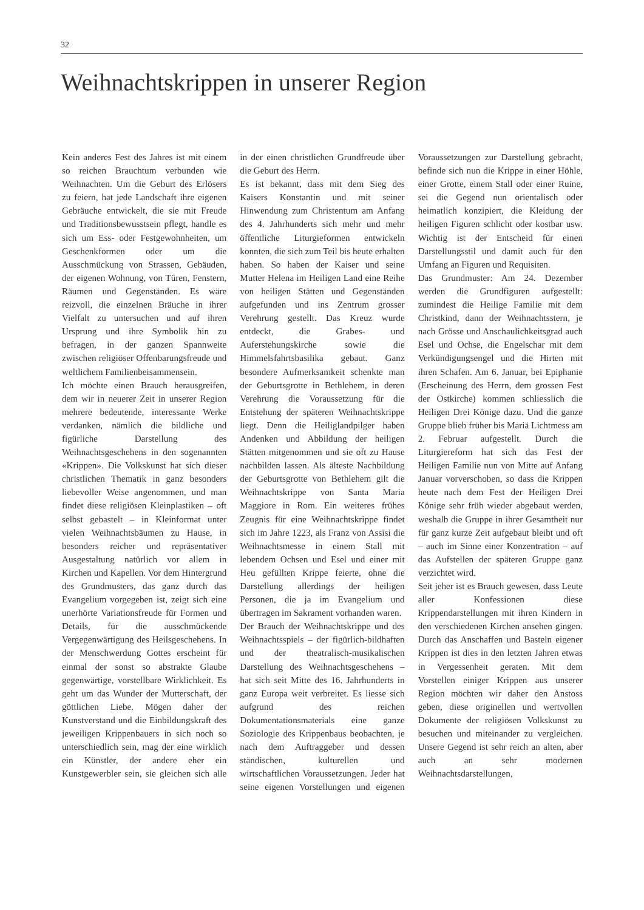32
Weihnachtskrippen in unserer Region
Kein anderes Fest des Jahres ist mit einem so reichen Brauchtum verbunden wie Weihnachten. Um die Geburt des Erlösers zu feiern, hat jede Landschaft ihre eigenen Gebräuche entwickelt, die sie mit Freude und Traditionsbewusstsein pflegt, handle es sich um Ess- oder Festgewohnheiten, um Geschenkformen oder um die Ausschmückung von Strassen, Gebäuden, der eigenen Wohnung, von Türen, Fenstern, Räumen und Gegenständen. Es wäre reizvoll, die einzelnen Bräuche in ihrer Vielfalt zu untersuchen und auf ihren Ursprung und ihre Symbolik hin zu befragen, in der ganzen Spannweite zwischen religiöser Offenbarungsfreude und weltlichem Familienbeisammensein.
Ich möchte einen Brauch herausgreifen, dem wir in neuerer Zeit in unserer Region mehrere bedeutende, interessante Werke verdanken, nämlich die bildliche und figürliche Darstellung des Weihnachtsgeschehens in den sogenannten «Krippen». Die Volkskunst hat sich dieser christlichen Thematik in ganz besonders liebevoller Weise angenommen, und man findet diese religiösen Kleinplastiken – oft selbst gebastelt – in Kleinformat unter vielen Weihnachtsbäumen zu Hause, in besonders reicher und repräsentativer Ausgestaltung natürlich vor allem in Kirchen und Kapellen. Vor dem Hintergrund des Grundmusters, das ganz durch das Evangelium vorgegeben ist, zeigt sich eine unerhörte Variationsfreude für Formen und Details, für die ausschmückende Vergegenwärtigung des Heilsgeschehens. In der Menschwerdung Gottes erscheint für einmal der sonst so abstrakte Glaube gegenwärtige, vorstellbare Wirklichkeit. Es geht um das Wunder der Mutterschaft, der göttlichen Liebe. Mögen daher der Kunstverstand und die Einbildungskraft des jeweiligen Krippenbauers in sich noch so unterschiedlich sein, mag der eine wirklich ein Künstler, der andere eher ein Kunstgewerbler sein, sie gleichen sich alle in der einen christlichen Grundfreude über die Geburt des Herrn.
Es ist bekannt, dass mit dem Sieg des Kaisers Konstantin und mit seiner Hinwendung zum Christentum am Anfang des 4. Jahrhunderts sich mehr und mehr öffentliche Liturgieformen entwickeln konnten, die sich zum Teil bis heute erhalten haben. So haben der Kaiser und seine Mutter Helena im Heiligen Land eine Reihe von heiligen Stätten und Gegenständen aufgefunden und ins Zentrum grosser Verehrung gestellt. Das Kreuz wurde entdeckt, die Grabes- und Auferstehungskirche sowie die Himmelsfahrtsbasilika gebaut. Ganz besondere Aufmerksamkeit schenkte man der Geburtsgrotte in Bethlehem, in deren Verehrung die Voraussetzung für die Entstehung der späteren Weihnachtskrippe liegt. Denn die Heiliglandpilger haben Andenken und Abbildung der heiligen Stätten mitgenommen und sie oft zu Hause nachbilden lassen. Als älteste Nachbildung der Geburtsgrotte von Bethlehem gilt die Weihnachtskrippe von Santa Maria Maggiore in Rom. Ein weiteres frühes Zeugnis für eine Weihnachtskrippe findet sich im Jahre 1223, als Franz von Assisi die Weihnachtsmesse in einem Stall mit lebendem Ochsen und Esel und einer mit Heu gefüllten Krippe feierte, ohne die Darstellung allerdings der heiligen Personen, die ja im Evangelium und übertragen im Sakrament vorhanden waren.
Der Brauch der Weihnachtskrippe und des Weihnachtsspiels – der figürlich-bildhaften und der theatralisch-musikalischen Darstellung des Weihnachtsgeschehens – hat sich seit Mitte des 16. Jahrhunderts in ganz Europa weit verbreitet. Es liesse sich aufgrund des reichen Dokumentationsmaterials eine ganze Soziologie des Krippenbaus beobachten, je nach dem Auftraggeber und dessen ständischen, kulturellen und wirtschaftlichen Voraussetzungen. Jeder hat seine eigenen Vorstellungen und eigenen Voraussetzungen zur Darstellung gebracht, befinde sich nun die Krippe in einer Höhle, einer Grotte, einem Stall oder einer Ruine, sei die Gegend nun orientalisch oder heimatlich konzipiert, die Kleidung der heiligen Figuren schlicht oder kostbar usw. Wichtig ist der Entscheid für einen Darstellungsstil und damit auch für den Umfang an Figuren und Requisiten.
Das Grundmuster: Am 24. Dezember werden die Grundfiguren aufgestellt: zumindest die Heilige Familie mit dem Christkind, dann der Weihnachtsstern, je nach Grösse und Anschaulichkeitsgrad auch Esel und Ochse, die Engelschar mit dem Verkündigungsengel und die Hirten mit ihren Schafen. Am 6. Januar, bei Epiphanie (Erscheinung des Herrn, dem grossen Fest der Ostkirche) kommen schliesslich die Heiligen Drei Könige dazu. Und die ganze Gruppe blieb früher bis Mariä Lichtmess am 2. Februar aufgestellt. Durch die Liturgiereform hat sich das Fest der Heiligen Familie nun von Mitte auf Anfang Januar vorverschoben, so dass die Krippen heute nach dem Fest der Heiligen Drei Könige sehr früh wieder abgebaut werden, weshalb die Gruppe in ihrer Gesamtheit nur für ganz kurze Zeit aufgebaut bleibt und oft – auch im Sinne einer Konzentration – auf das Aufstellen der späteren Gruppe ganz verzichtet wird.
Seit jeher ist es Brauch gewesen, dass Leute aller Konfessionen diese Krippendarstellungen mit ihren Kindern in den verschiedenen Kirchen ansehen gingen. Durch das Anschaffen und Basteln eigener Krippen ist dies in den letzten Jahren etwas in Vergessenheit geraten. Mit dem Vorstellen einiger Krippen aus unserer Region möchten wir daher den Anstoss geben, diese originellen und wertvollen Dokumente der religiösen Volkskunst zu besuchen und miteinander zu vergleichen. Unsere Gegend ist sehr reich an alten, aber auch an sehr modernen Weihnachtsdarstellungen,